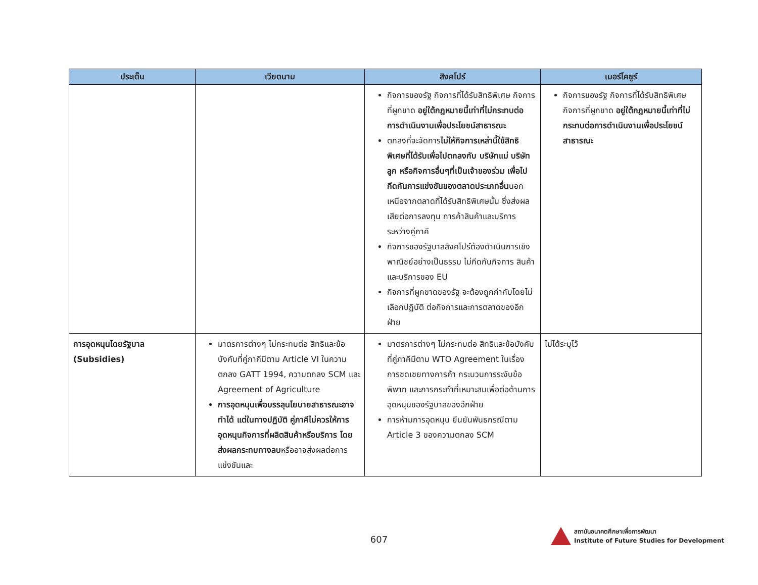| ประเด็น | เวียดนาม | สิงคโปร์ | เมอร์โคซูร์ |
| --- | --- | --- | --- |
| | | กิจการของรัฐ กิจการที่ได้รับสิทธิพิเศษ กิจการที่ผูกขาด อยู่ใต้กฎหมายนี้เท่าที่ไม่กระทบต่อการดำเนินงานเพื่อประโยชน์สาธารณะ ตกลงที่จะจัดการ ไม่ให้กิจการเหล่านี้ใช้สิทธิพิเศษที่ได้รับเพื่อไปตกลงกับ บริษัทแม่ บริษัทลูก หรือกิจการอื่นๆที่เป็นเจ้าของร่วม เพื่อไปกีดกันการแข่งขันของตลาดประเภทอื่น นอกเหนือจากตลาดที่ได้รับสิทธิพิเศษนั้น ซึ่งส่งผลเสียต่อการลงทุน การค้าสินค้าและบริการระหว่างคู่ภาคี กิจการของรัฐบาลสิงคโปร์ต้องดำเนินการเชิงพาณิชย์อย่างเป็นธรรม ไม่กีดกันกิจการ สินค้า และบริการของ EU กิจการที่ผูกขาดของรัฐ จะต้องถูกกำกับโดยไม่เลือกปฏิบัติ ต่อกิจการและการตลาดของอีกฝ่าย | กิจการของรัฐ กิจการที่ได้รับสิทธิพิเศษ กิจการที่ผูกขาด อยู่ใต้กฎหมายนี้เท่าที่ไม่กระทบต่อการดำเนินงานเพื่อประโยชน์สาธารณะ |
| การอุดหนุนโดยรัฐบาล (Subsidies) | มาตรการต่างๆ ไม่กระทบต่อ สิทธิและข้อบังคับที่คู่ภาคีมีตาม Article VI ในความตกลง GATT 1994, ความตกลง SCM และ Agreement of Agriculture การอุดหนุนเพื่อบรรลุนโยบายสาธารณะอาจทำได้ แต่ในทางปฏิบัติ คู่ภาคีไม่ควรให้การอุดหนุนกิจการที่ผลิตสินค้าหรือบริการ โดยส่งผลกระทบทางลบ หรืออาจส่งผลต่อการแข่งขันและ | มาตรการต่างๆ ไม่กระทบต่อ สิทธิและข้อบังคับที่คู่ภาคีมีตาม WTO Agreement ในเรื่องการชดเชยทางการค้า กระบวนการระงับข้อพิพาท และการกระทำที่เหมาะสมเพื่อต่อต้านการอุดหนุนของรัฐบาลของอีกฝ่าย การห้ามการอุดหนุน ยืนยันพันธกรณีตาม Article 3 ของความตกลง SCM | ไม่ได้ระบุไว้ |
607
สถาบันอนาคตศึกษาเพื่อการพัฒนา
Institute of Future Studies for Development